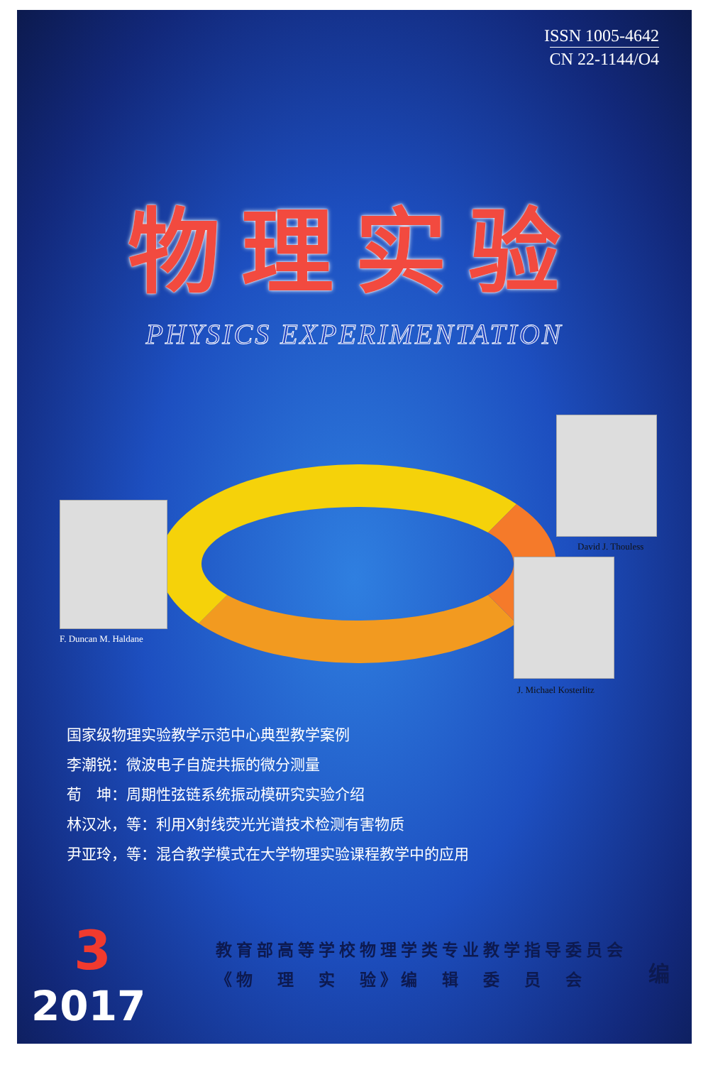ISSN 1005-4642
CN 22-1144/O4
物理实验
PHYSICS EXPERIMENTATION
F. Duncan M. Haldane
David J. Thouless
J. Michael Kosterlitz
国家级物理实验教学示范中心典型教学案例
李潮锐：微波电子自旋共振的微分测量
荀　坤：周期性弦链系统振动模研究实验介绍
林汉冰，等：利用X射线荧光光谱技术检测有害物质
尹亚玲，等：混合教学模式在大学物理实验课程教学中的应用
3
2017
教育部高等学校物理学类专业教学指导委员会
《物　理　实　验》编　辑　委　员　会
编